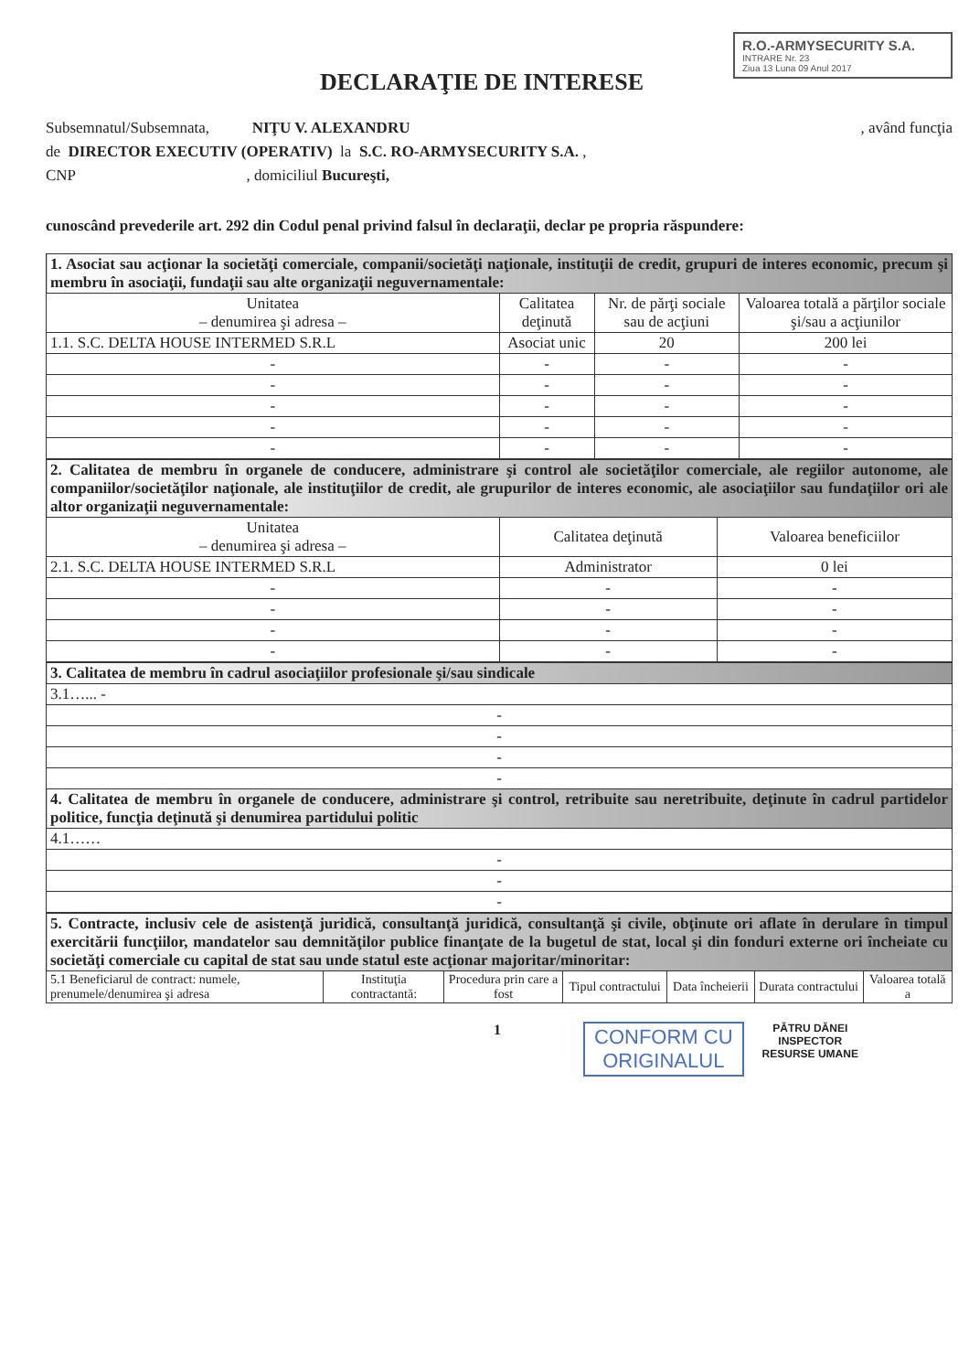DECLARAŢIE DE INTERESE
R.O.-ARMYSECURITY S.A.
INTRARE Nr. 23
Ziua 13 Luna 09 Anul 2017
Subsemnatul/Subsemnata, NIŢU V. ALEXANDRU , având funcţia
de DIRECTOR EXECUTIV (OPERATIV) la S.C. RO-ARMYSECURITY S.A. ,
CNP , domiciliul Bucureşti,
cunoscând prevederile art. 292 din Codul penal privind falsul în declaraţii, declar pe propria răspundere:
| 1. Asociat sau acţionar la societăţi comerciale, companii/societăţi naţionale, instituţii de credit, grupuri de interes economic, precum şi membru în asociaţii, fundaţii sau alte organizaţii neguvernamentale: | | | |
| Unitatea – denumirea şi adresa – | Calitatea deţinută | Nr. de părţi sociale sau de acţiuni | Valoarea totală a părţilor sociale şi/sau a acţiunilor |
| 1.1. S.C. DELTA HOUSE INTERMED S.R.L | Asociat unic | 20 | 200 lei |
| - | - | - | - |
| - | - | - | - |
| - | - | - | - |
| - | - | - | - |
| - | - | - | - |
| 2. Calitatea de membru în organele de conducere, administrare şi control ale societăţilor comerciale, ale regiilor autonome, ale companiilor/societăţilor naţionale, ale instituţiilor de credit, ale grupurilor de interes economic, ale asociaţiilor sau fundaţiilor ori ale altor organizaţii neguvernamentale: | | |
| Unitatea – denumirea şi adresa – | Calitatea deţinută | Valoarea beneficiilor |
| 2.1. S.C. DELTA HOUSE INTERMED S.R.L | Administrator | 0 lei |
| - | - | - |
| - | - | - |
| - | - | - |
| - | - | - |
| 3. Calitatea de membru în cadrul asociaţiilor profesionale şi/sau sindicale |
| 3.1…... - |
| - |
| - |
| - |
| - |
| 4. Calitatea de membru în organele de conducere, administrare şi control, retribuite sau neretribuite, deţinute în cadrul partidelor politice, funcţia deţinută şi denumirea partidului politic |
| 4.1…… |
| - |
| - |
| - |
| 5. Contracte, inclusiv cele de asistenţă juridică, consultanţă juridică, consultanţă şi civile, obţinute ori aflate în derulare în timpul exercitării funcţiilor, mandatelor sau demnităţilor publice finanţate de la bugetul de stat, local şi din fonduri externe ori încheiate cu societăţi comerciale cu capital de stat sau unde statul este acţionar majoritar/minoritar: | | | | | | |
| 5.1 Beneficiarul de contract: numele, prenumele/denumirea şi adresa | Instituţia contractantă: | Procedura prin care a fost | Tipul contractului | Data încheierii | Durata contractului | Valoarea totală a |
1
CONFORM CU
ORIGINALUL
PĂTRU DĂNEI
INSPECTOR
RESURSE UMANE